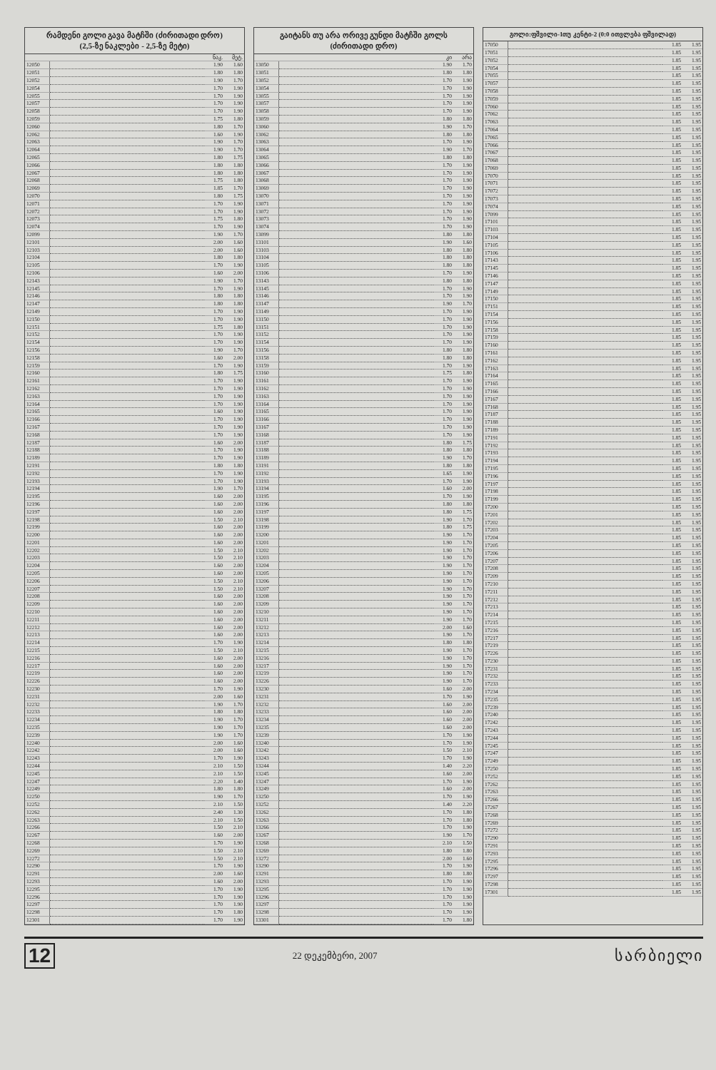რამდენი გოლი გავა მატჩში (ძირითადი დრო)
(2,5-ზე ნაკლები - 2,5-ზე მეტი)
| | | ნაკ. | მეტ. |
| --- | --- | --- | --- |
| 12050 | | 1.90 | 1.60 |
| 12051 | | 1.80 | 1.80 |
| 12052 | | 1.90 | 1.70 |
| 12054 | | 1.70 | 1.90 |
| 12055 | | 1.70 | 1.90 |
| 12057 | | 1.70 | 1.90 |
| 12058 | | 1.70 | 1.90 |
| 12059 | | 1.75 | 1.80 |
| 12060 | | 1.80 | 1.70 |
| 12062 | | 1.60 | 1.90 |
| 12063 | | 1.90 | 1.70 |
| 12064 | | 1.90 | 1.70 |
| 12065 | | 1.80 | 1.75 |
| 12066 | | 1.80 | 1.80 |
| 12067 | | 1.80 | 1.80 |
| 12068 | | 1.75 | 1.80 |
| 12069 | | 1.85 | 1.70 |
| 12070 | | 1.80 | 1.75 |
| 12071 | | 1.70 | 1.90 |
| 12072 | | 1.70 | 1.90 |
| 12073 | | 1.75 | 1.80 |
| 12074 | | 1.70 | 1.90 |
| 12099 | | 1.90 | 1.70 |
| 12101 | | 2.00 | 1.60 |
| 12103 | | 2.00 | 1.60 |
| 12104 | | 1.80 | 1.80 |
| 12105 | | 1.70 | 1.90 |
| 12106 | | 1.60 | 2.00 |
| 12143 | | 1.90 | 1.70 |
| 12145 | | 1.70 | 1.90 |
| 12146 | | 1.80 | 1.80 |
| 12147 | | 1.80 | 1.80 |
| 12149 | | 1.70 | 1.90 |
| 12150 | | 1.70 | 1.90 |
| 12151 | | 1.75 | 1.80 |
| 12152 | | 1.70 | 1.90 |
| 12154 | | 1.70 | 1.90 |
| 12156 | | 1.90 | 1.70 |
| 12158 | | 1.60 | 2.00 |
| 12159 | | 1.70 | 1.90 |
| 12160 | | 1.80 | 1.75 |
| 12161 | | 1.70 | 1.90 |
| 12162 | | 1.70 | 1.90 |
| 12163 | | 1.70 | 1.90 |
| 12164 | | 1.70 | 1.90 |
| 12165 | | 1.60 | 1.90 |
| 12166 | | 1.70 | 1.90 |
| 12167 | | 1.70 | 1.90 |
| 12168 | | 1.70 | 1.90 |
| 12187 | | 1.60 | 2.00 |
| 12188 | | 1.70 | 1.90 |
| 12189 | | 1.70 | 1.90 |
| 12191 | | 1.80 | 1.80 |
| 12192 | | 1.70 | 1.90 |
| 12193 | | 1.70 | 1.90 |
| 12194 | | 1.90 | 1.70 |
| 12195 | | 1.60 | 2.00 |
| 12196 | | 1.60 | 2.00 |
| 12197 | | 1.60 | 2.00 |
| 12198 | | 1.50 | 2.10 |
| 12199 | | 1.60 | 2.00 |
| 12200 | | 1.60 | 2.00 |
| 12201 | | 1.60 | 2.00 |
| 12202 | | 1.50 | 2.10 |
| 12203 | | 1.50 | 2.10 |
| 12204 | | 1.60 | 2.00 |
| 12205 | | 1.60 | 2.00 |
| 12206 | | 1.50 | 2.10 |
| 12207 | | 1.50 | 2.10 |
| 12208 | | 1.60 | 2.00 |
| 12209 | | 1.60 | 2.00 |
| 12210 | | 1.60 | 2.00 |
| 12211 | | 1.60 | 2.00 |
| 12212 | | 1.60 | 2.00 |
| 12213 | | 1.60 | 2.00 |
| 12214 | | 1.70 | 1.90 |
| 12215 | | 1.50 | 2.10 |
| 12216 | | 1.60 | 2.00 |
| 12217 | | 1.60 | 2.00 |
| 12219 | | 1.60 | 2.00 |
| 12226 | | 1.60 | 2.00 |
| 12230 | | 1.70 | 1.90 |
| 12231 | | 2.00 | 1.60 |
| 12232 | | 1.90 | 1.70 |
| 12233 | | 1.80 | 1.80 |
| 12234 | | 1.90 | 1.70 |
| 12235 | | 1.90 | 1.70 |
| 12239 | | 1.90 | 1.70 |
| 12240 | | 2.00 | 1.60 |
| 12242 | | 2.00 | 1.60 |
| 12243 | | 1.70 | 1.90 |
| 12244 | | 2.10 | 1.50 |
| 12245 | | 2.10 | 1.50 |
| 12247 | | 2.20 | 1.40 |
| 12249 | | 1.80 | 1.80 |
| 12250 | | 1.90 | 1.70 |
| 12252 | | 2.10 | 1.50 |
| 12262 | | 2.40 | 1.30 |
| 12263 | | 2.10 | 1.50 |
| 12266 | | 1.50 | 2.10 |
| 12267 | | 1.60 | 2.00 |
| 12268 | | 1.70 | 1.90 |
| 12269 | | 1.50 | 2.10 |
| 12272 | | 1.50 | 2.10 |
| 12290 | | 1.70 | 1.90 |
| 12291 | | 2.00 | 1.60 |
| 12293 | | 1.60 | 2.00 |
| 12295 | | 1.70 | 1.90 |
| 12296 | | 1.70 | 1.90 |
| 12297 | | 1.70 | 1.90 |
| 12298 | | 1.70 | 1.80 |
| 12301 | | 1.70 | 1.90 |
გაიტანს თუ არა ორივე გუნდი მატჩში გოლს
(ძირითადი დრო)
| | | კი | არა |
| --- | --- | --- | --- |
| 13050 | | 1.90 | 1.70 |
| 13051 | | 1.80 | 1.80 |
| 13052 | | 1.70 | 1.90 |
| 13054 | | 1.70 | 1.90 |
| 13055 | | 1.70 | 1.90 |
| 13057 | | 1.70 | 1.90 |
| 13058 | | 1.70 | 1.90 |
| 13059 | | 1.80 | 1.80 |
| 13060 | | 1.90 | 1.70 |
| 13062 | | 1.80 | 1.80 |
| 13063 | | 1.70 | 1.90 |
| 13064 | | 1.90 | 1.70 |
| 13065 | | 1.80 | 1.80 |
| 13066 | | 1.70 | 1.90 |
| 13067 | | 1.70 | 1.90 |
| 13068 | | 1.70 | 1.90 |
| 13069 | | 1.70 | 1.90 |
| 13070 | | 1.70 | 1.90 |
| 13071 | | 1.70 | 1.90 |
| 13072 | | 1.70 | 1.90 |
| 13073 | | 1.70 | 1.90 |
| 13074 | | 1.70 | 1.90 |
| 13099 | | 1.80 | 1.80 |
| 13101 | | 1.90 | 1.60 |
| 13103 | | 1.80 | 1.80 |
| 13104 | | 1.80 | 1.80 |
| 13105 | | 1.80 | 1.80 |
| 13106 | | 1.70 | 1.90 |
| 13143 | | 1.80 | 1.80 |
| 13145 | | 1.70 | 1.90 |
| 13146 | | 1.70 | 1.90 |
| 13147 | | 1.90 | 1.70 |
| 13149 | | 1.70 | 1.90 |
| 13150 | | 1.70 | 1.90 |
| 13151 | | 1.70 | 1.90 |
| 13152 | | 1.70 | 1.90 |
| 13154 | | 1.70 | 1.90 |
| 13156 | | 1.80 | 1.80 |
| 13158 | | 1.80 | 1.80 |
| 13159 | | 1.70 | 1.90 |
| 13160 | | 1.75 | 1.80 |
| 13161 | | 1.70 | 1.90 |
| 13162 | | 1.70 | 1.90 |
| 13163 | | 1.70 | 1.90 |
| 13164 | | 1.70 | 1.90 |
| 13165 | | 1.70 | 1.90 |
| 13166 | | 1.70 | 1.90 |
| 13167 | | 1.70 | 1.90 |
| 13168 | | 1.70 | 1.90 |
| 13187 | | 1.80 | 1.75 |
| 13188 | | 1.80 | 1.80 |
| 13189 | | 1.90 | 1.70 |
| 13191 | | 1.80 | 1.80 |
| 13192 | | 1.65 | 1.90 |
| 13193 | | 1.70 | 1.90 |
| 13194 | | 1.60 | 2.00 |
| 13195 | | 1.70 | 1.90 |
| 13196 | | 1.80 | 1.80 |
| 13197 | | 1.80 | 1.75 |
| 13198 | | 1.90 | 1.70 |
| 13199 | | 1.80 | 1.75 |
| 13200 | | 1.90 | 1.70 |
| 13201 | | 1.90 | 1.70 |
| 13202 | | 1.90 | 1.70 |
| 13203 | | 1.90 | 1.70 |
| 13204 | | 1.90 | 1.70 |
| 13205 | | 1.90 | 1.70 |
| 13206 | | 1.90 | 1.70 |
| 13207 | | 1.90 | 1.70 |
| 13208 | | 1.90 | 1.70 |
| 13209 | | 1.90 | 1.70 |
| 13210 | | 1.90 | 1.70 |
| 13211 | | 1.90 | 1.70 |
| 13212 | | 2.00 | 1.60 |
| 13213 | | 1.90 | 1.70 |
| 13214 | | 1.80 | 1.80 |
| 13215 | | 1.90 | 1.70 |
| 13216 | | 1.90 | 1.70 |
| 13217 | | 1.90 | 1.70 |
| 13219 | | 1.90 | 1.70 |
| 13226 | | 1.90 | 1.70 |
| 13230 | | 1.60 | 2.00 |
| 13231 | | 1.70 | 1.90 |
| 13232 | | 1.60 | 2.00 |
| 13233 | | 1.60 | 2.00 |
| 13234 | | 1.60 | 2.00 |
| 13235 | | 1.60 | 2.00 |
| 13239 | | 1.70 | 1.90 |
| 13240 | | 1.70 | 1.90 |
| 13242 | | 1.50 | 2.10 |
| 13243 | | 1.70 | 1.90 |
| 13244 | | 1.40 | 2.20 |
| 13245 | | 1.60 | 2.00 |
| 13247 | | 1.70 | 1.90 |
| 13249 | | 1.60 | 2.00 |
| 13250 | | 1.70 | 1.90 |
| 13252 | | 1.40 | 2.20 |
| 13262 | | 1.70 | 1.80 |
| 13263 | | 1.70 | 1.80 |
| 13266 | | 1.70 | 1.90 |
| 13267 | | 1.90 | 1.70 |
| 13268 | | 2.10 | 1.50 |
| 13269 | | 1.80 | 1.80 |
| 13272 | | 2.00 | 1.60 |
| 13290 | | 1.70 | 1.90 |
| 13291 | | 1.80 | 1.80 |
| 13293 | | 1.70 | 1.90 |
| 13295 | | 1.70 | 1.90 |
| 13296 | | 1.70 | 1.90 |
| 13297 | | 1.70 | 1.90 |
| 13298 | | 1.70 | 1.90 |
| 13301 | | 1.70 | 1.80 |
გოლი:ფშვილი-1თუ კენტი-2 (0:0 ითვლება ფშვილად)
| 17050 | | 1.85 | 1.95 |
| 17051 | | 1.85 | 1.95 |
| 17052 | | 1.85 | 1.95 |
| 17054 | | 1.85 | 1.95 |
| 17055 | | 1.85 | 1.95 |
| 17057 | | 1.85 | 1.95 |
| 17058 | | 1.85 | 1.95 |
| 17059 | | 1.85 | 1.95 |
| 17060 | | 1.85 | 1.95 |
| 17062 | | 1.85 | 1.95 |
| 17063 | | 1.85 | 1.95 |
| 17064 | | 1.85 | 1.95 |
| 17065 | | 1.85 | 1.95 |
| 17066 | | 1.85 | 1.95 |
| 17067 | | 1.85 | 1.95 |
| 17068 | | 1.85 | 1.95 |
| 17069 | | 1.85 | 1.95 |
| 17070 | | 1.85 | 1.95 |
| 17071 | | 1.85 | 1.95 |
| 17072 | | 1.85 | 1.95 |
| 17073 | | 1.85 | 1.95 |
| 17074 | | 1.85 | 1.95 |
| 17099 | | 1.85 | 1.95 |
| 17101 | | 1.85 | 1.95 |
| 17103 | | 1.85 | 1.95 |
| 17104 | | 1.85 | 1.95 |
| 17105 | | 1.85 | 1.95 |
| 17106 | | 1.85 | 1.95 |
| 17143 | | 1.85 | 1.95 |
| 17145 | | 1.85 | 1.95 |
| 17146 | | 1.85 | 1.95 |
| 17147 | | 1.85 | 1.95 |
| 17149 | | 1.85 | 1.95 |
| 17150 | | 1.85 | 1.95 |
| 17151 | | 1.85 | 1.95 |
| 17154 | | 1.85 | 1.95 |
| 17156 | | 1.85 | 1.95 |
| 17158 | | 1.85 | 1.95 |
| 17159 | | 1.85 | 1.95 |
| 17160 | | 1.85 | 1.95 |
| 17161 | | 1.85 | 1.95 |
| 17162 | | 1.85 | 1.95 |
| 17163 | | 1.85 | 1.95 |
| 17164 | | 1.85 | 1.95 |
| 17165 | | 1.85 | 1.95 |
| 17166 | | 1.85 | 1.95 |
| 17167 | | 1.85 | 1.95 |
| 17168 | | 1.85 | 1.95 |
| 17187 | | 1.85 | 1.95 |
| 17188 | | 1.85 | 1.95 |
| 17189 | | 1.85 | 1.95 |
| 17191 | | 1.85 | 1.95 |
| 17192 | | 1.85 | 1.95 |
| 17193 | | 1.85 | 1.95 |
| 17194 | | 1.85 | 1.95 |
| 17195 | | 1.85 | 1.95 |
| 17196 | | 1.85 | 1.95 |
| 17197 | | 1.85 | 1.95 |
| 17198 | | 1.85 | 1.95 |
| 17199 | | 1.85 | 1.95 |
| 17200 | | 1.85 | 1.95 |
| 17201 | | 1.85 | 1.95 |
| 17202 | | 1.85 | 1.95 |
| 17203 | | 1.85 | 1.95 |
| 17204 | | 1.85 | 1.95 |
| 17205 | | 1.85 | 1.95 |
| 17206 | | 1.85 | 1.95 |
| 17207 | | 1.85 | 1.95 |
| 17208 | | 1.85 | 1.95 |
| 17209 | | 1.85 | 1.95 |
| 17210 | | 1.85 | 1.95 |
| 17211 | | 1.85 | 1.95 |
| 17212 | | 1.85 | 1.95 |
| 17213 | | 1.85 | 1.95 |
| 17214 | | 1.85 | 1.95 |
| 17215 | | 1.85 | 1.95 |
| 17216 | | 1.85 | 1.95 |
| 17217 | | 1.85 | 1.95 |
| 17219 | | 1.85 | 1.95 |
| 17226 | | 1.85 | 1.95 |
| 17230 | | 1.85 | 1.95 |
| 17231 | | 1.85 | 1.95 |
| 17232 | | 1.85 | 1.95 |
| 17233 | | 1.85 | 1.95 |
| 17234 | | 1.85 | 1.95 |
| 17235 | | 1.85 | 1.95 |
| 17239 | | 1.85 | 1.95 |
| 17240 | | 1.85 | 1.95 |
| 17242 | | 1.85 | 1.95 |
| 17243 | | 1.85 | 1.95 |
| 17244 | | 1.85 | 1.95 |
| 17245 | | 1.85 | 1.95 |
| 17247 | | 1.85 | 1.95 |
| 17249 | | 1.85 | 1.95 |
| 17250 | | 1.85 | 1.95 |
| 17252 | | 1.85 | 1.95 |
| 17262 | | 1.85 | 1.95 |
| 17263 | | 1.85 | 1.95 |
| 17266 | | 1.85 | 1.95 |
| 17267 | | 1.85 | 1.95 |
| 17268 | | 1.85 | 1.95 |
| 17269 | | 1.85 | 1.95 |
| 17272 | | 1.85 | 1.95 |
| 17290 | | 1.85 | 1.95 |
| 17291 | | 1.85 | 1.95 |
| 17293 | | 1.85 | 1.95 |
| 17295 | | 1.85 | 1.95 |
| 17296 | | 1.85 | 1.95 |
| 17297 | | 1.85 | 1.95 |
| 17298 | | 1.85 | 1.95 |
| 17301 | | 1.85 | 1.95 |
12 22 დეკემბერი, 2007 სარბიელი